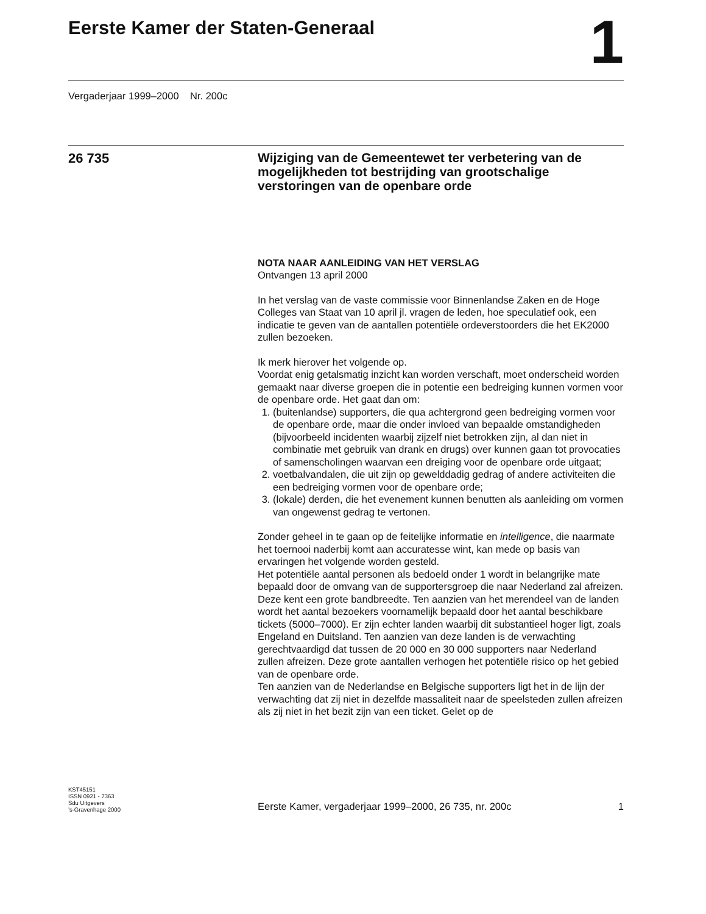Eerste Kamer der Staten-Generaal
1
Vergaderjaar 1999–2000 Nr. 200c
26 735
Wijziging van de Gemeentewet ter verbetering van de mogelijkheden tot bestrijding van grootschalige verstoringen van de openbare orde
NOTA NAAR AANLEIDING VAN HET VERSLAG
Ontvangen 13 april 2000
In het verslag van de vaste commissie voor Binnenlandse Zaken en de Hoge Colleges van Staat van 10 april jl. vragen de leden, hoe speculatief ook, een indicatie te geven van de aantallen potentiële ordeverstoorders die het EK2000 zullen bezoeken.
Ik merk hierover het volgende op.
Voordat enig getalsmatig inzicht kan worden verschaft, moet onderscheid worden gemaakt naar diverse groepen die in potentie een bedreiging kunnen vormen voor de openbare orde. Het gaat dan om:
1. (buitenlandse) supporters, die qua achtergrond geen bedreiging vormen voor de openbare orde, maar die onder invloed van bepaalde omstandigheden (bijvoorbeeld incidenten waarbij zijzelf niet betrokken zijn, al dan niet in combinatie met gebruik van drank en drugs) over kunnen gaan tot provocaties of samenscholingen waarvan een dreiging voor de openbare orde uitgaat;
2. voetbalvandalen, die uit zijn op gewelddadig gedrag of andere activiteiten die een bedreiging vormen voor de openbare orde;
3. (lokale) derden, die het evenement kunnen benutten als aanleiding om vormen van ongewenst gedrag te vertonen.
Zonder geheel in te gaan op de feitelijke informatie en intelligence, die naarmate het toernooi naderbij komt aan accuratesse wint, kan mede op basis van ervaringen het volgende worden gesteld.
Het potentiële aantal personen als bedoeld onder 1 wordt in belangrijke mate bepaald door de omvang van de supportersgroep die naar Nederland zal afreizen. Deze kent een grote bandbreedte. Ten aanzien van het merendeel van de landen wordt het aantal bezoekers voornamelijk bepaald door het aantal beschikbare tickets (5000–7000). Er zijn echter landen waarbij dit substantieel hoger ligt, zoals Engeland en Duitsland. Ten aanzien van deze landen is de verwachting gerechtvaardigd dat tussen de 20 000 en 30 000 supporters naar Nederland zullen afreizen. Deze grote aantallen verhogen het potentiële risico op het gebied van de openbare orde.
Ten aanzien van de Nederlandse en Belgische supporters ligt het in de lijn der verwachting dat zij niet in dezelfde massaliteit naar de speelsteden zullen afreizen als zij niet in het bezit zijn van een ticket. Gelet op de
KST45151
ISSN 0921 - 7363
Sdu Uitgevers
’s-Gravenhage 2000
Eerste Kamer, vergaderjaar 1999–2000, 26 735, nr. 200c
1